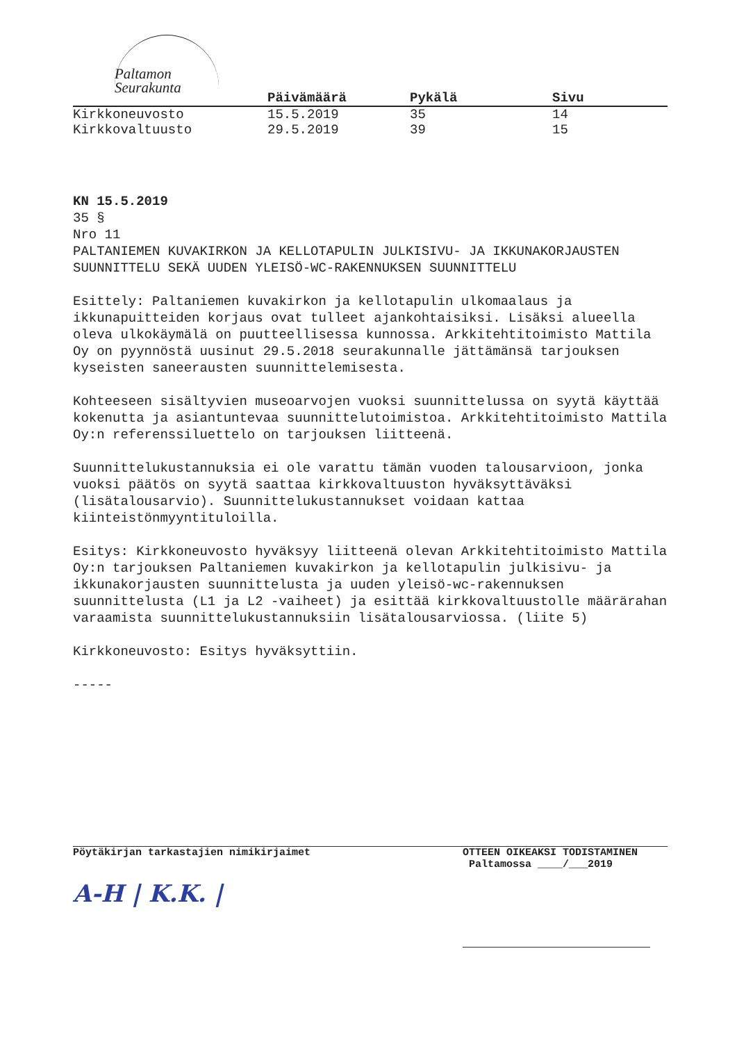Paltamon
Seurakunta
| | Päivämäärä | Pykälä | Sivu |
| --- | --- | --- | --- |
| Kirkkoneuvosto | 15.5.2019 | 35 | 14 |
| Kirkkovaltuusto | 29.5.2019 | 39 | 15 |
KN 15.5.2019
35 §
Nro 11
PALTANIEMEN KUVAKIRKON JA KELLOTAPULIN JULKISIVU- JA IKKUNAKORJAUSTEN SUUNNITTELU SEKÄ UUDEN YLEISÖ-WC-RAKENNUKSEN SUUNNITTELU
Esittely: Paltaniemen kuvakirkon ja kellotapulin ulkomaalaus ja ikkunapuitteiden korjaus ovat tulleet ajankohtaisiksi. Lisäksi alueella oleva ulkokäymälä on puutteellisessa kunnossa. Arkkitehtitoimisto Mattila Oy on pyynnöstä uusinut 29.5.2018 seurakunnalle jättämänsä tarjouksen kyseisten saneerausten suunnittelemisesta.
Kohteeseen sisältyvien museoarvojen vuoksi suunnittelussa on syytä käyttää kokenutta ja asiantuntevaa suunnittelutoimistoa. Arkkitehtitoimisto Mattila Oy:n referenssiluettelo on tarjouksen liitteenä.
Suunnittelukustannuksia ei ole varattu tämän vuoden talousarvioon, jonka vuoksi päätös on syytä saattaa kirkkovaltuuston hyväksyttäväksi (lisätalousarvio). Suunnittelukustannukset voidaan kattaa kiinteistönmyyntituloilla.
Esitys: Kirkkoneuvosto hyväksyy liitteenä olevan Arkkitehtitoimisto Mattila Oy:n tarjouksen Paltaniemen kuvakirkon ja kellotapulin julkisivu- ja ikkunakorjausten suunnittelusta ja uuden yleisö-wc-rakennuksen suunnittelusta (L1 ja L2 -vaiheet) ja esittää kirkkovaltuustolle määrärahan varaamista suunnittelukustannuksiin lisätalousarviossa. (liite 5)
Kirkkoneuvosto: Esitys hyväksyttiin.
-----
Pöytäkirjan tarkastajien nimikirjaimet
A-H | K.K. |
OTTEEN OIKEAKSI TODISTAMINEN
Paltamossa ____/___2019